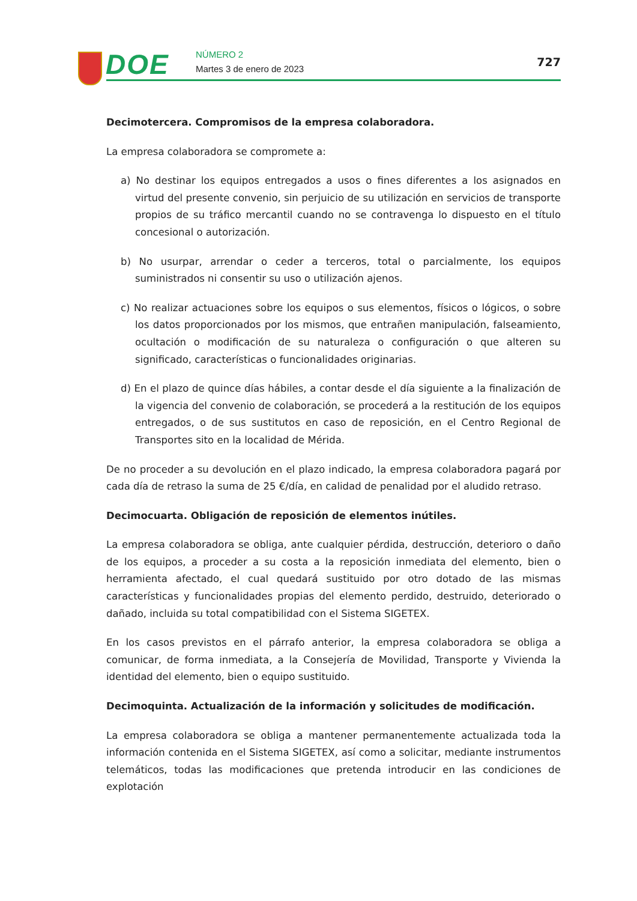DOE NÚMERO 2
Martes 3 de enero de 2023
727
Decimotercera. Compromisos de la empresa colaboradora.
La empresa colaboradora se compromete a:
a) No destinar los equipos entregados a usos o fines diferentes a los asignados en virtud del presente convenio, sin perjuicio de su utilización en servicios de transporte propios de su tráfico mercantil cuando no se contravenga lo dispuesto en el título concesional o autorización.
b) No usurpar, arrendar o ceder a terceros, total o parcialmente, los equipos suministrados ni consentir su uso o utilización ajenos.
c) No realizar actuaciones sobre los equipos o sus elementos, físicos o lógicos, o sobre los datos proporcionados por los mismos, que entrañen manipulación, falseamiento, ocultación o modificación de su naturaleza o configuración o que alteren su significado, características o funcionalidades originarias.
d) En el plazo de quince días hábiles, a contar desde el día siguiente a la finalización de la vigencia del convenio de colaboración, se procederá a la restitución de los equipos entregados, o de sus sustitutos en caso de reposición, en el Centro Regional de Transportes sito en la localidad de Mérida.
De no proceder a su devolución en el plazo indicado, la empresa colaboradora pagará por cada día de retraso la suma de 25 €/día, en calidad de penalidad por el aludido retraso.
Decimocuarta. Obligación de reposición de elementos inútiles.
La empresa colaboradora se obliga, ante cualquier pérdida, destrucción, deterioro o daño de los equipos, a proceder a su costa a la reposición inmediata del elemento, bien o herramienta afectado, el cual quedará sustituido por otro dotado de las mismas características y funcionalidades propias del elemento perdido, destruido, deteriorado o dañado, incluida su total compatibilidad con el Sistema SIGETEX.
En los casos previstos en el párrafo anterior, la empresa colaboradora se obliga a comunicar, de forma inmediata, a la Consejería de Movilidad, Transporte y Vivienda la identidad del elemento, bien o equipo sustituido.
Decimoquinta. Actualización de la información y solicitudes de modificación.
La empresa colaboradora se obliga a mantener permanentemente actualizada toda la información contenida en el Sistema SIGETEX, así como a solicitar, mediante instrumentos telemáticos, todas las modificaciones que pretenda introducir en las condiciones de explotación